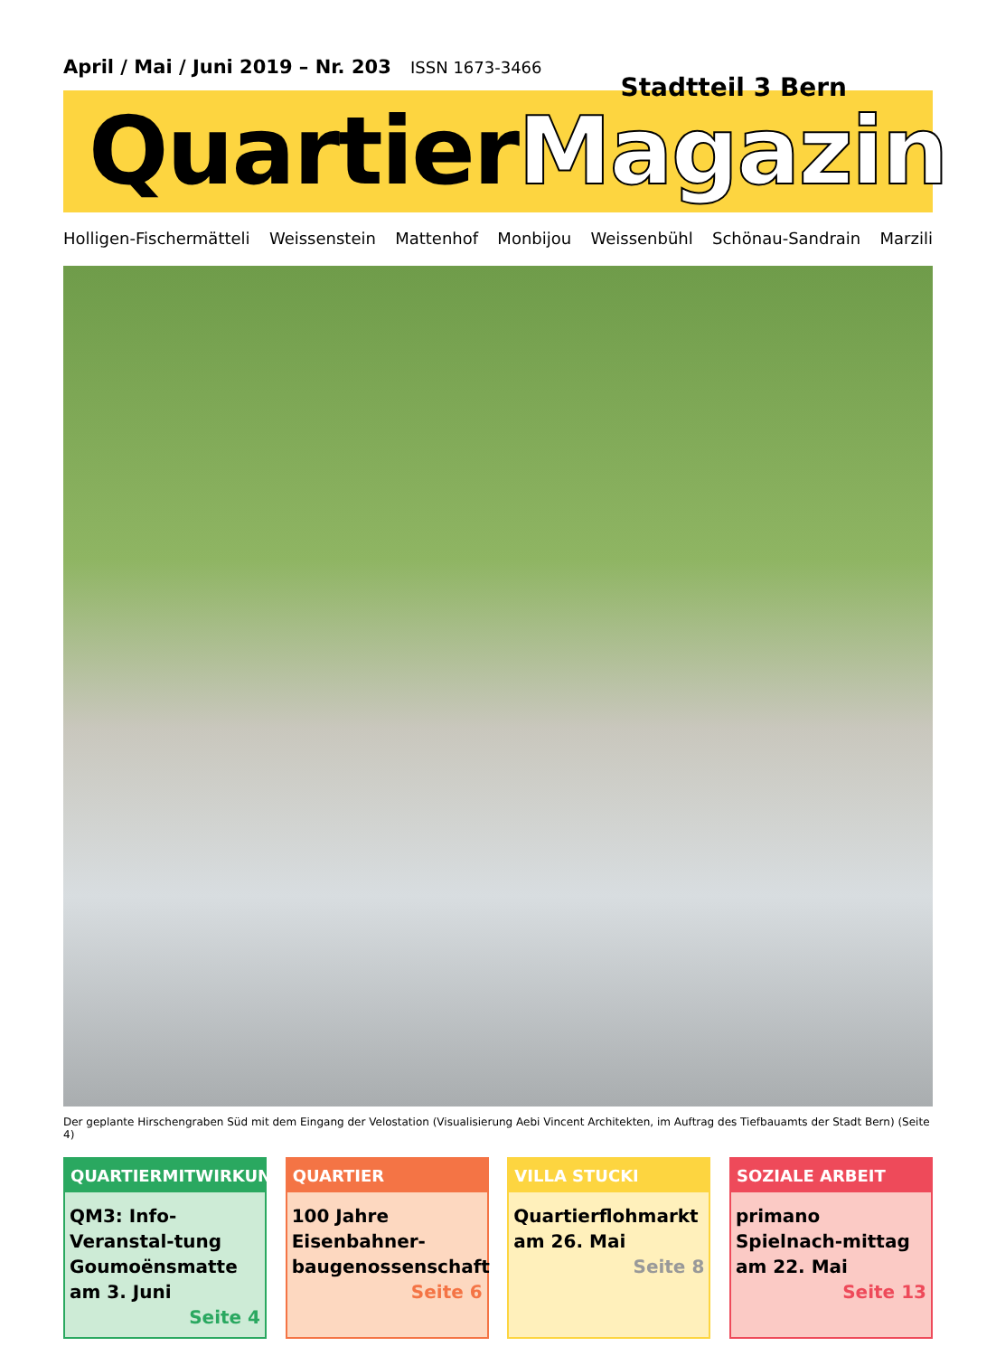April / Mai / Juni 2019 – Nr. 203 ISSN 1673-3466
Stadtteil 3 Bern
QuartierMagazin
Holligen-Fischermätteli Weissenstein Mattenhof Monbijou Weissenbühl Schönau-Sandrain Marzili
Der geplante Hirschengraben Süd mit dem Eingang der Velostation (Visualisierung Aebi Vincent Architekten, im Auftrag des Tiefbauamts der Stadt Bern) (Seite 4)
QUARTIERMITWIRKUNG
QM3: Info-Veranstal-tung Goumoënsmatte am 3. Juni
Seite 4
QUARTIER
100 Jahre Eisenbahner-baugenossenschaft
Seite 6
VILLA STUCKI
Quartierflohmarkt am 26. Mai
Seite 8
SOZIALE ARBEIT
primano Spielnach-mittag am 22. Mai
Seite 13